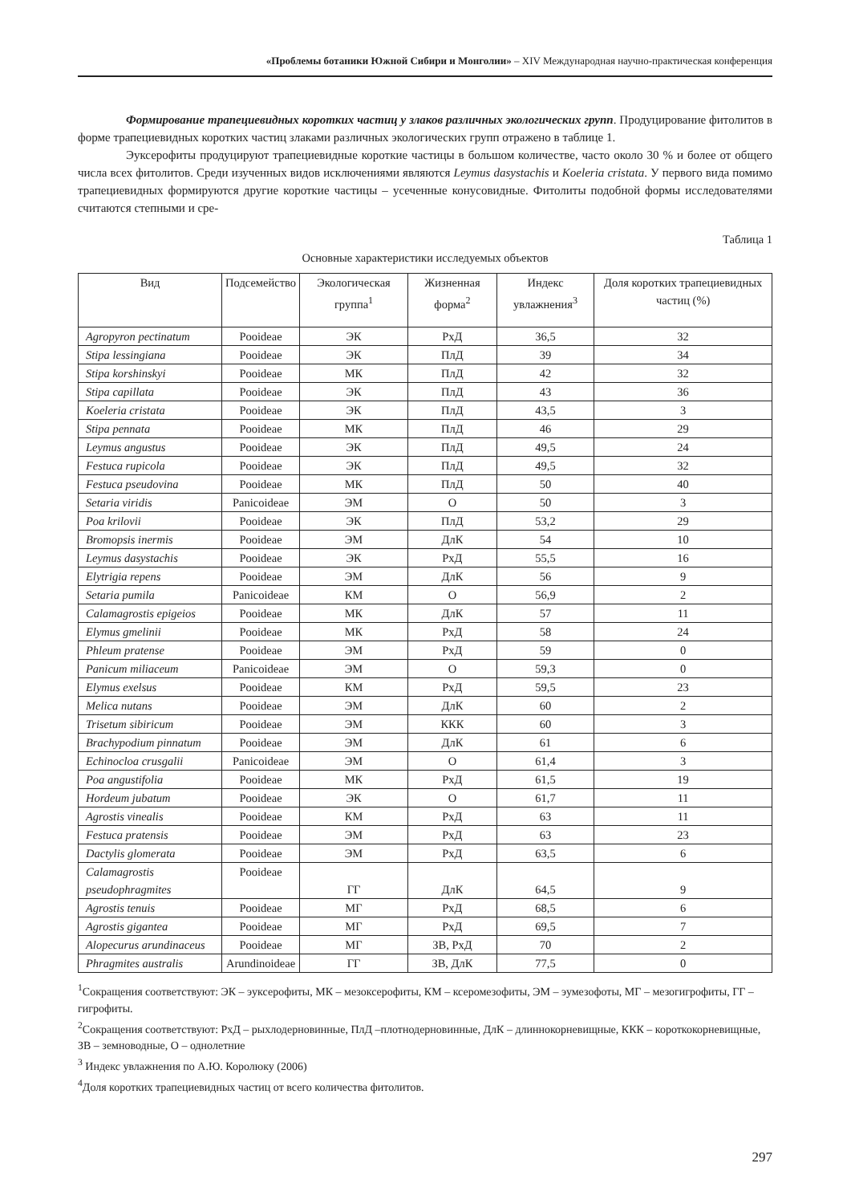«Проблемы ботаники Южной Сибири и Монголии» – XIV Международная научно-практическая конференция
Формирование трапециевидных коротких частиц у злаков различных экологических групп. Продуцирование фитолитов в форме трапециевидных коротких частиц злаками различных экологических групп отражено в таблице 1.
Эуксерофиты продуцируют трапециевидные короткие частицы в большом количестве, часто около 30 % и более от общего числа всех фитолитов. Среди изученных видов исключениями являются Leymus dasystachis и Koeleria cristata. У первого вида помимо трапециевидных формируются другие короткие частицы – усеченные конусовидные. Фитолиты подобной формы исследователями считаются степными и сре-
Таблица 1
Основные характеристики исследуемых объектов
| Вид | Подсемейство | Экологическая группа<sup>1</sup> | Жизненная форма<sup>2</sup> | Индекс увлажнения<sup>3</sup> | Доля коротких трапециевидных частиц (%) |
| --- | --- | --- | --- | --- | --- |
| Agropyron pectinatum | Pooideae | ЭК | РхД | 36,5 | 32 |
| Stipa lessingiana | Pooideae | ЭК | ПлД | 39 | 34 |
| Stipa korshinskyi | Pooideae | МК | ПлД | 42 | 32 |
| Stipa capillata | Pooideae | ЭК | ПлД | 43 | 36 |
| Koeleria cristata | Pooideae | ЭК | ПлД | 43,5 | 3 |
| Stipa pennata | Pooideae | МК | ПлД | 46 | 29 |
| Leymus angustus | Pooideae | ЭК | ПлД | 49,5 | 24 |
| Festuca rupicola | Pooideae | ЭК | ПлД | 49,5 | 32 |
| Festuca pseudovina | Pooideae | МК | ПлД | 50 | 40 |
| Setaria viridis | Panicoideae | ЭМ | О | 50 | 3 |
| Poa krilovii | Pooideae | ЭК | ПлД | 53,2 | 29 |
| Bromopsis inermis | Pooideae | ЭМ | ДлК | 54 | 10 |
| Leymus dasystachis | Pooideae | ЭК | РхД | 55,5 | 16 |
| Elytrigia repens | Pooideae | ЭМ | ДлК | 56 | 9 |
| Setaria pumila | Panicoideae | КМ | О | 56,9 | 2 |
| Calamagrostis epigeios | Pooideae | МК | ДлК | 57 | 11 |
| Elymus gmelinii | Pooideae | МК | РхД | 58 | 24 |
| Phleum pratense | Pooideae | ЭМ | РхД | 59 | 0 |
| Panicum miliaceum | Panicoideae | ЭМ | О | 59,3 | 0 |
| Elymus exelsus | Pooideae | КМ | РхД | 59,5 | 23 |
| Melica nutans | Pooideae | ЭМ | ДлК | 60 | 2 |
| Trisetum sibiricum | Pooideae | ЭМ | ККК | 60 | 3 |
| Brachypodium pinnatum | Pooideae | ЭМ | ДлК | 61 | 6 |
| Echinocloa crusgalii | Panicoideae | ЭМ | О | 61,4 | 3 |
| Poa angustifolia | Pooideae | МК | РхД | 61,5 | 19 |
| Hordeum jubatum | Pooideae | ЭК | О | 61,7 | 11 |
| Agrostis vinealis | Pooideae | КМ | РхД | 63 | 11 |
| Festuca pratensis | Pooideae | ЭМ | РхД | 63 | 23 |
| Dactylis glomerata | Pooideae | ЭМ | РхД | 63,5 | 6 |
| Calamagrostis pseudophragmites | Pooideae | ГГ | ДлК | 64,5 | 9 |
| Agrostis tenuis | Pooideae | МГ | РхД | 68,5 | 6 |
| Agrostis gigantea | Pooideae | МГ | РхД | 69,5 | 7 |
| Alopecurus arundinaceus | Pooideae | МГ | ЗВ, РхД | 70 | 2 |
| Phragmites australis | Arundinoideae | ГГ | ЗВ, ДлК | 77,5 | 0 |
<sup>1</sup> Сокращения соответствуют: ЭК – эуксерофиты, МК – мезоксерофиты, КМ – ксеромезофиты, ЭМ – эумезофоты, МГ – мезогигрофиты, ГГ – гигрофиты.
<sup>2</sup> Сокращения соответствуют: РхД – рыхлодерновинные, ПлД –плотнодерновинные, ДлК – длиннокорневищные, ККК – короткокорневищные, ЗВ – земноводные, О – однолетние
<sup>3</sup> Индекс увлажнения по А.Ю. Королюку (2006)
<sup>4</sup> Доля коротких трапециевидных частиц от всего количества фитолитов.
297